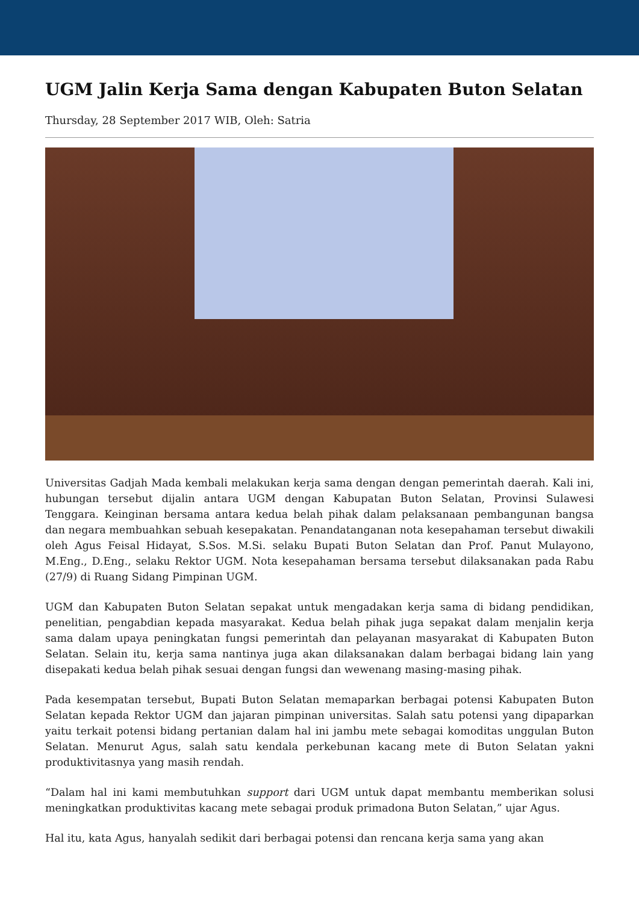UGM Jalin Kerja Sama dengan Kabupaten Buton Selatan
Thursday, 28 September 2017 WIB, Oleh: Satria
Universitas Gadjah Mada kembali melakukan kerja sama dengan dengan pemerintah daerah. Kali ini, hubungan tersebut dijalin antara UGM dengan Kabupatan Buton Selatan, Provinsi Sulawesi Tenggara. Keinginan bersama antara kedua belah pihak dalam pelaksanaan pembangunan bangsa dan negara membuahkan sebuah kesepakatan. Penandatanganan nota kesepahaman tersebut diwakili oleh Agus Feisal Hidayat, S.Sos. M.Si. selaku Bupati Buton Selatan dan Prof. Panut Mulayono, M.Eng., D.Eng., selaku Rektor UGM. Nota kesepahaman bersama tersebut dilaksanakan pada Rabu (27/9) di Ruang Sidang Pimpinan UGM.
UGM dan Kabupaten Buton Selatan sepakat untuk mengadakan kerja sama di bidang pendidikan, penelitian, pengabdian kepada masyarakat. Kedua belah pihak juga sepakat dalam menjalin kerja sama dalam upaya peningkatan fungsi pemerintah dan pelayanan masyarakat di Kabupaten Buton Selatan. Selain itu, kerja sama nantinya juga akan dilaksanakan dalam berbagai bidang lain yang disepakati kedua belah pihak sesuai dengan fungsi dan wewenang masing-masing pihak.
Pada kesempatan tersebut, Bupati Buton Selatan memaparkan berbagai potensi Kabupaten Buton Selatan kepada Rektor UGM dan jajaran pimpinan universitas. Salah satu potensi yang dipaparkan yaitu terkait potensi bidang pertanian dalam hal ini jambu mete sebagai komoditas unggulan Buton Selatan. Menurut Agus, salah satu kendala perkebunan kacang mete di Buton Selatan yakni produktivitasnya yang masih rendah.
“Dalam hal ini kami membutuhkan support dari UGM untuk dapat membantu memberikan solusi meningkatkan produktivitas kacang mete sebagai produk primadona Buton Selatan,” ujar Agus.
Hal itu, kata Agus, hanyalah sedikit dari berbagai potensi dan rencana kerja sama yang akan